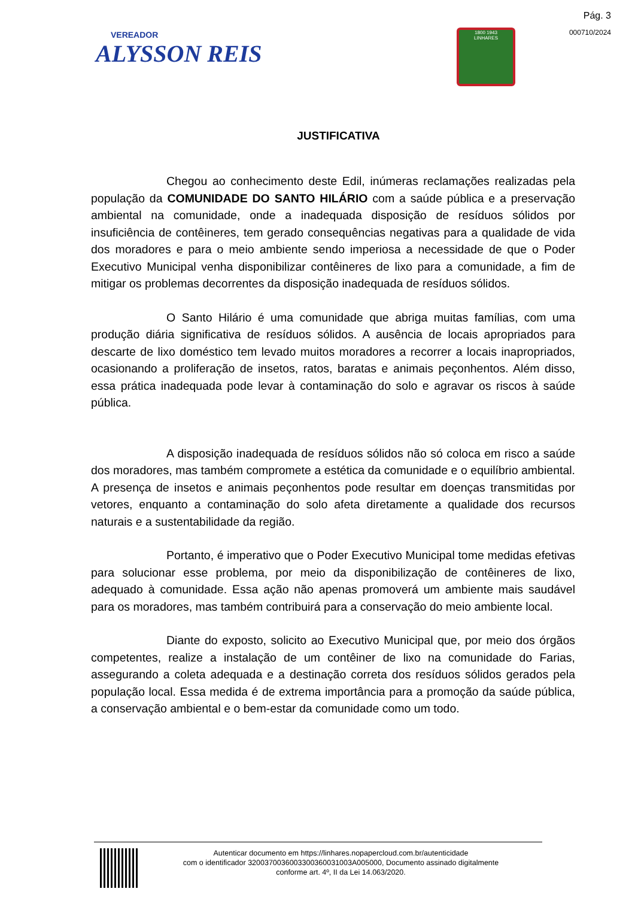Pág. 3
000710/2024
VEREADOR
ALYSSON REIS
1800 1943
LINHARES
JUSTIFICATIVA
Chegou ao conhecimento deste Edil, inúmeras reclamações realizadas pela população da COMUNIDADE DO SANTO HILÁRIO com a saúde pública e a preservação ambiental na comunidade, onde a inadequada disposição de resíduos sólidos por insuficiência de contêineres, tem gerado consequências negativas para a qualidade de vida dos moradores e para o meio ambiente sendo imperiosa a necessidade de que o Poder Executivo Municipal venha disponibilizar contêineres de lixo para a comunidade, a fim de mitigar os problemas decorrentes da disposição inadequada de resíduos sólidos.
O Santo Hilário é uma comunidade que abriga muitas famílias, com uma produção diária significativa de resíduos sólidos. A ausência de locais apropriados para descarte de lixo doméstico tem levado muitos moradores a recorrer a locais inapropriados, ocasionando a proliferação de insetos, ratos, baratas e animais peçonhentos. Além disso, essa prática inadequada pode levar à contaminação do solo e agravar os riscos à saúde pública.
A disposição inadequada de resíduos sólidos não só coloca em risco a saúde dos moradores, mas também compromete a estética da comunidade e o equilíbrio ambiental. A presença de insetos e animais peçonhentos pode resultar em doenças transmitidas por vetores, enquanto a contaminação do solo afeta diretamente a qualidade dos recursos naturais e a sustentabilidade da região.
Portanto, é imperativo que o Poder Executivo Municipal tome medidas efetivas para solucionar esse problema, por meio da disponibilização de contêineres de lixo, adequado à comunidade. Essa ação não apenas promoverá um ambiente mais saudável para os moradores, mas também contribuirá para a conservação do meio ambiente local.
Diante do exposto, solicito ao Executivo Municipal que, por meio dos órgãos competentes, realize a instalação de um contêiner de lixo na comunidade do Farias, assegurando a coleta adequada e a destinação correta dos resíduos sólidos gerados pela população local. Essa medida é de extrema importância para a promoção da saúde pública, a conservação ambiental e o bem-estar da comunidade como um todo.
Autenticar documento em https://linhares.nopapercloud.com.br/autenticidade
com o identificador 3200370036003300360031003A005000, Documento assinado digitalmente
conforme art. 4º, II da Lei 14.063/2020.